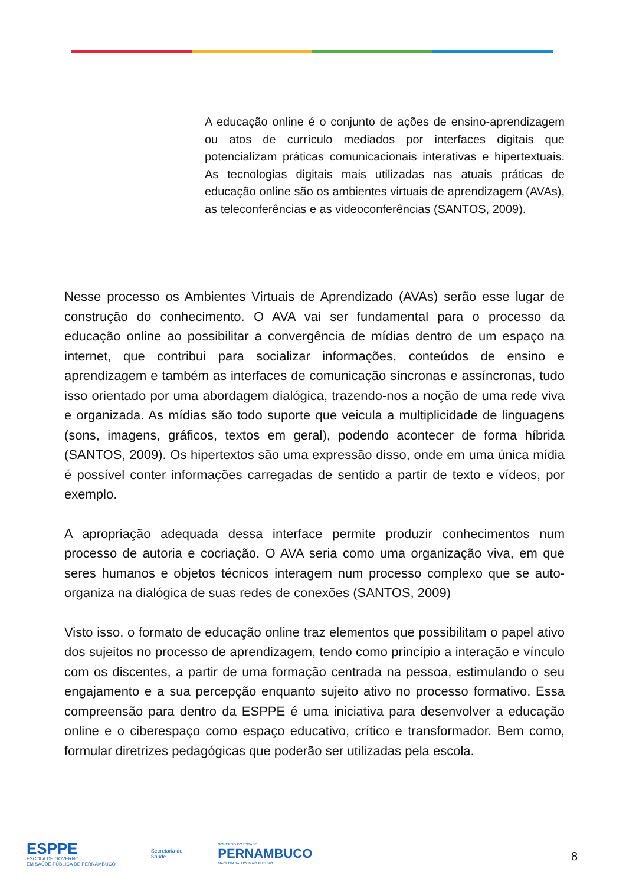A educação online é o conjunto de ações de ensino-aprendizagem ou atos de currículo mediados por interfaces digitais que potencializam práticas comunicacionais interativas e hipertextuais. As tecnologias digitais mais utilizadas nas atuais práticas de educação online são os ambientes virtuais de aprendizagem (AVAs), as teleconferências e as videoconferências (SANTOS, 2009).
Nesse processo os Ambientes Virtuais de Aprendizado (AVAs) serão esse lugar de construção do conhecimento. O AVA vai ser fundamental para o processo da educação online ao possibilitar a convergência de mídias dentro de um espaço na internet, que contribui para socializar informações, conteúdos de ensino e aprendizagem e também as interfaces de comunicação síncronas e assíncronas, tudo isso orientado por uma abordagem dialógica, trazendo-nos a noção de uma rede viva e organizada. As mídias são todo suporte que veicula a multiplicidade de linguagens (sons, imagens, gráficos, textos em geral), podendo acontecer de forma híbrida (SANTOS, 2009). Os hipertextos são uma expressão disso, onde em uma única mídia é possível conter informações carregadas de sentido a partir de texto e vídeos, por exemplo.
A apropriação adequada dessa interface permite produzir conhecimentos num processo de autoria e cocriação. O AVA seria como uma organização viva, em que seres humanos e objetos técnicos interagem num processo complexo que se auto-organiza na dialógica de suas redes de conexões (SANTOS, 2009)
Visto isso, o formato de educação online traz elementos que possibilitam o papel ativo dos sujeitos no processo de aprendizagem, tendo como princípio a interação e vínculo com os discentes, a partir de uma formação centrada na pessoa, estimulando o seu engajamento e a sua percepção enquanto sujeito ativo no processo formativo. Essa compreensão para dentro da ESPPE é uma iniciativa para desenvolver a educação online e o ciberespaço como espaço educativo, crítico e transformador. Bem como, formular diretrizes pedagógicas que poderão ser utilizadas pela escola.
ESPPE
ESCOLA DE GOVERNO
EM SAÚDE PÚBLICA DE PERNAMBUCO
Secretaria de
Saúde
GOVERNO DO ESTADO
PERNAMBUCO
MAIS TRABALHO, MAIS FUTURO
8